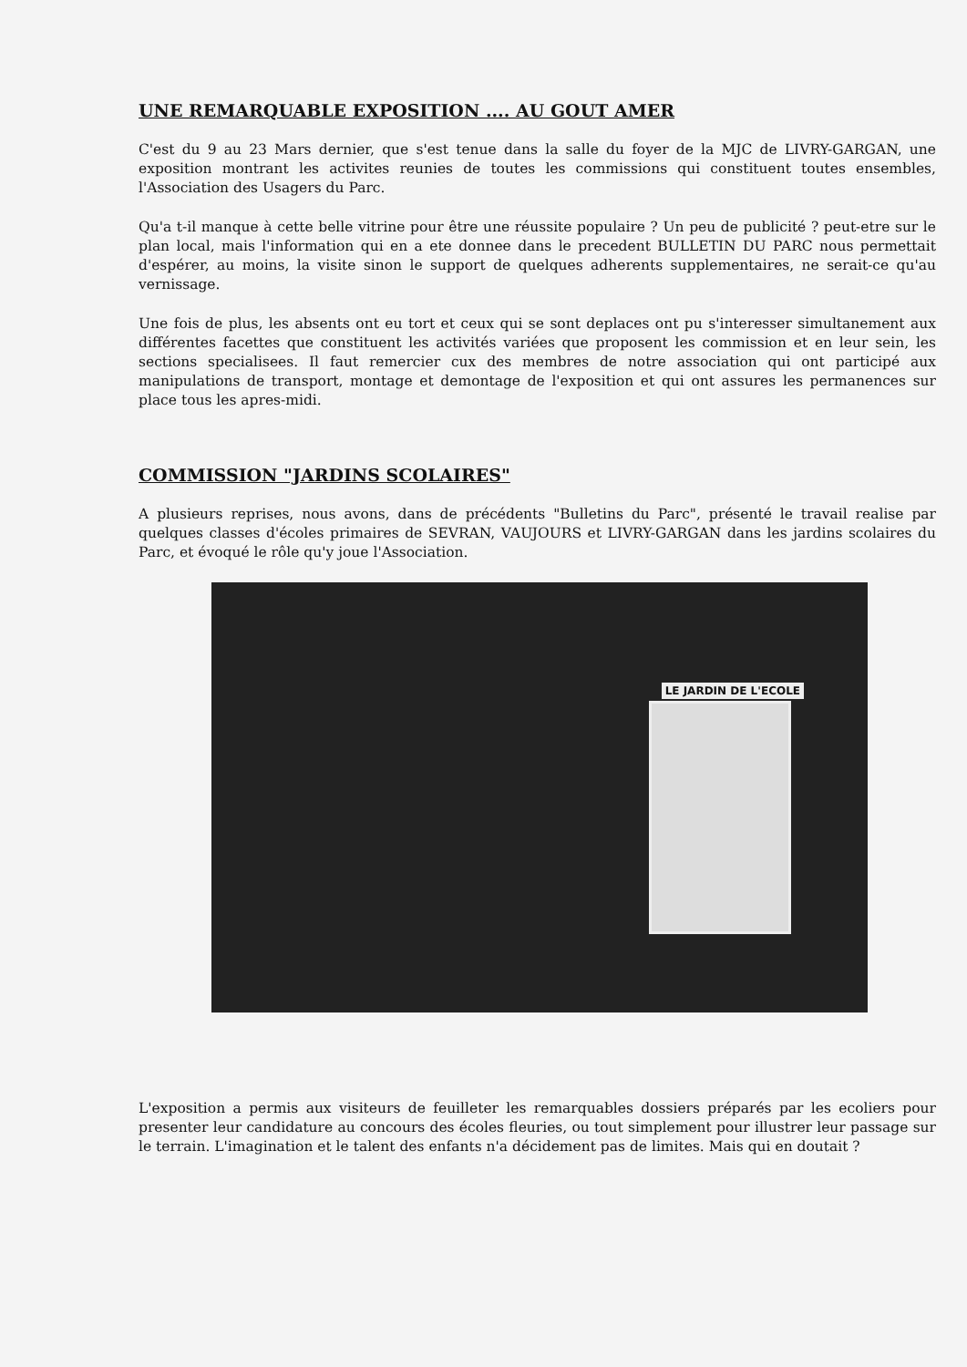UNE REMARQUABLE EXPOSITION .... AU GOUT AMER
C'est du 9 au 23 Mars dernier, que s'est tenue dans la salle du foyer de la MJC de LIVRY-GARGAN, une exposition montrant les activites reunies de toutes les commissions qui constituent toutes ensembles, l'Association des Usagers du Parc.
Qu'a t-il manque à cette belle vitrine pour être une réussite populaire ? Un peu de publicité ? peut-etre sur le plan local, mais l'information qui en a ete donnee dans le precedent BULLETIN DU PARC nous permettait d'espérer, au moins, la visite sinon le support de quelques adherents supplementaires, ne serait-ce qu'au vernissage.
Une fois de plus, les absents ont eu tort et ceux qui se sont deplaces ont pu s'interesser simultanement aux différentes facettes que constituent les activités variées que proposent les commission et en leur sein, les sections specialisees. Il faut remercier cux des membres de notre association qui ont participé aux manipulations de transport, montage et demontage de l'exposition et qui ont assures les permanences sur place tous les apres-midi.
COMMISSION "JARDINS SCOLAIRES"
A plusieurs reprises, nous avons, dans de précédents "Bulletins du Parc", présenté le travail realise par quelques classes d'écoles primaires de SEVRAN, VAUJOURS et LIVRY-GARGAN dans les jardins scolaires du Parc, et évoqué le rôle qu'y joue l'Association.
LE JARDIN DE L'ECOLE
L'exposition a permis aux visiteurs de feuilleter les remarquables dossiers préparés par les ecoliers pour presenter leur candidature au concours des écoles fleuries, ou tout simplement pour illustrer leur passage sur le terrain. L'imagination et le talent des enfants n'a décidement pas de limites. Mais qui en doutait ?